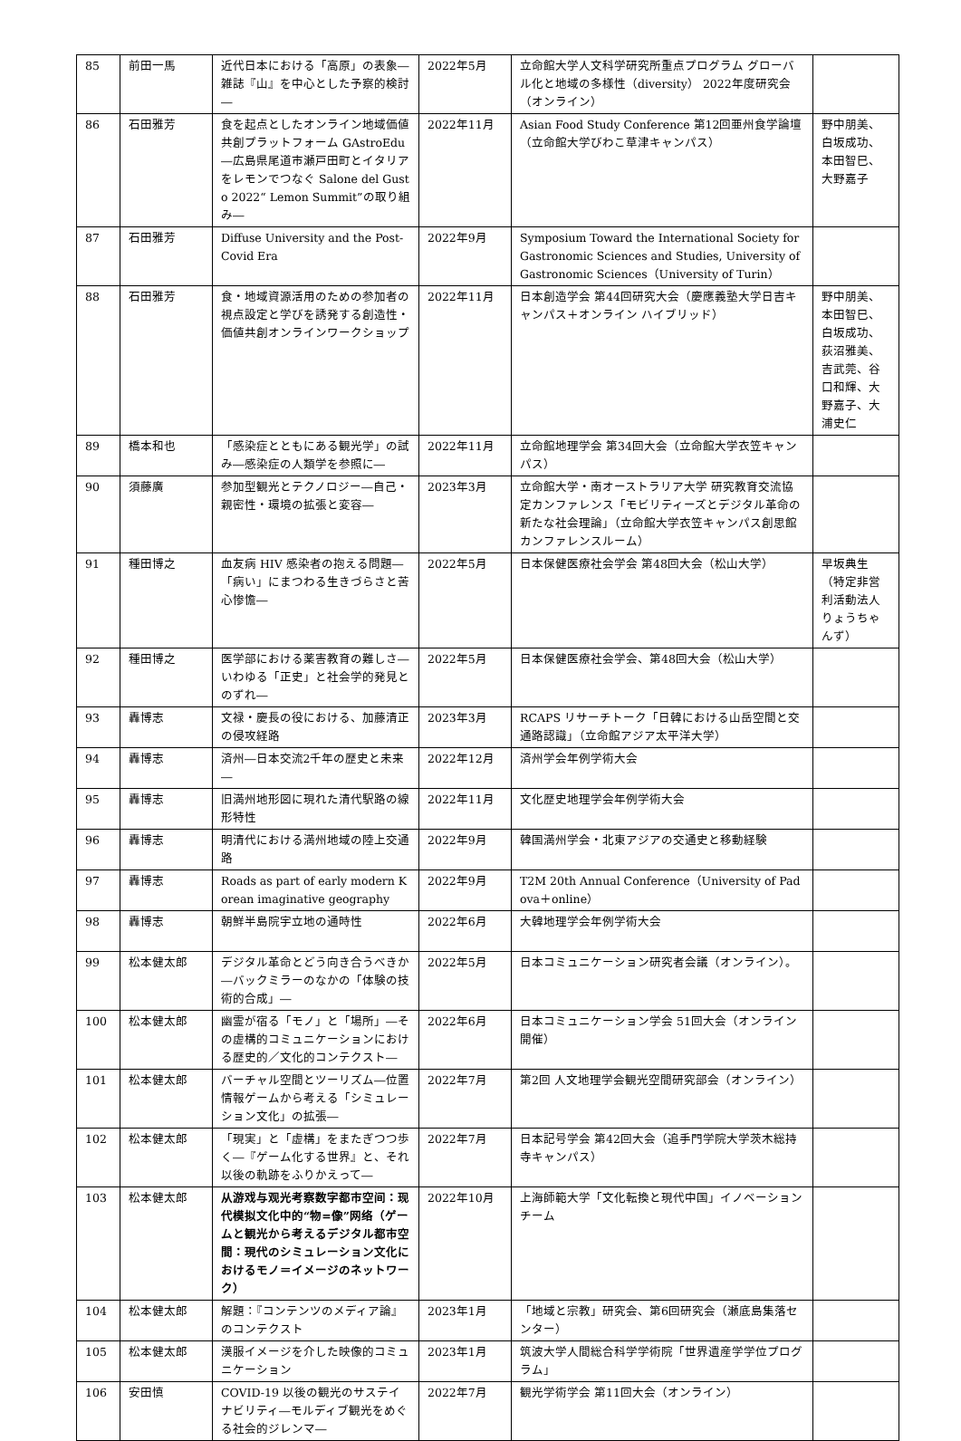| 85 | 前田一馬 | 近代日本における「高原」の表象―雑誌『山』を中心とした予察的検討― | 2022年5月 | 立命館大学人文科学研究所重点プログラム グローバル化と地域の多様性（diversity） 2022年度研究会（オンライン） | |
| 86 | 石田雅芳 | 食を起点としたオンライン地域価値共創プラットフォーム GAstroEdu―広島県尾道市瀬戸田町とイタリアをレモンでつなぐ Salone del Gusto 2022“ Lemon Summit”の取り組み― | 2022年11月 | Asian Food Study Conference 第12回亜州食学論壇（立命館大学びわこ草津キャンパス） | 野中朋美、白坂成功、本田智巳、大野嘉子 |
| 87 | 石田雅芳 | Diffuse University and the Post-Covid Era | 2022年9月 | Symposium Toward the International Society for Gastronomic Sciences and Studies, University of Gastronomic Sciences（University of Turin） | |
| 88 | 石田雅芳 | 食・地域資源活用のための参加者の視点設定と学びを誘発する創造性・価値共創オンラインワークショップ | 2022年11月 | 日本創造学会 第44回研究大会（慶應義塾大学日吉キャンパス＋オンライン ハイブリッド） | 野中朋美、本田智巳、白坂成功、荻沼雅美、吉武莞、谷口和輝、大野嘉子、大浦史仁 |
| 89 | 橋本和也 | 「感染症とともにある観光学」の試み―感染症の人類学を参照に― | 2022年11月 | 立命館地理学会 第34回大会（立命館大学衣笠キャンパス） | |
| 90 | 須藤廣 | 参加型観光とテクノロジー―自己・親密性・環境の拡張と変容― | 2023年3月 | 立命館大学・南オーストラリア大学 研究教育交流協定カンファレンス「モビリティーズとデジタル革命の新たな社会理論」（立命館大学衣笠キャンパス創思館カンファレンスルーム） | |
| 91 | 種田博之 | 血友病 HIV 感染者の抱える問題―「病い」にまつわる生きづらさと苦心惨憺― | 2022年5月 | 日本保健医療社会学会 第48回大会（松山大学） | 早坂典生（特定非営利活動法人りょうちゃんず） |
| 92 | 種田博之 | 医学部における薬害教育の難しさ―いわゆる「正史」と社会学的発見とのずれ― | 2022年5月 | 日本保健医療社会学会、第48回大会（松山大学） | |
| 93 | 轟博志 | 文禄・慶長の役における、加藤清正の侵攻経路 | 2023年3月 | RCAPS リサーチトーク「日韓における山岳空間と交通路認識」（立命館アジア太平洋大学） | |
| 94 | 轟博志 | 済州―日本交流2千年の歴史と未来― | 2022年12月 | 済州学会年例学術大会 | |
| 95 | 轟博志 | 旧満州地形図に現れた清代駅路の線形特性 | 2022年11月 | 文化歴史地理学会年例学術大会 | |
| 96 | 轟博志 | 明清代における満州地域の陸上交通路 | 2022年9月 | 韓国満州学会・北東アジアの交通史と移動経験 | |
| 97 | 轟博志 | Roads as part of early modern Korean imaginative geography | 2022年9月 | T2M 20th Annual Conference（University of Padova＋online） | |
| 98 | 轟博志 | 朝鮮半島院宇立地の通時性 | 2022年6月 | 大韓地理学会年例学術大会 | |
| 99 | 松本健太郎 | デジタル革命とどう向き合うべきか―バックミラーのなかの「体験の技術的合成」― | 2022年5月 | 日本コミュニケーション研究者会議（オンライン）。 | |
| 100 | 松本健太郎 | 幽霊が宿る「モノ」と「場所」―その虚構的コミュニケーションにおける歴史的／文化的コンテクスト― | 2022年6月 | 日本コミュニケーション学会 51回大会（オンライン開催） | |
| 101 | 松本健太郎 | バーチャル空間とツーリズム―位置情報ゲームから考える「シミュレーション文化」の拡張― | 2022年7月 | 第2回 人文地理学会観光空間研究部会（オンライン） | |
| 102 | 松本健太郎 | 「現実」と「虚構」をまたぎつつ歩く―『ゲーム化する世界』と、それ以後の軌跡をふりかえって― | 2022年7月 | 日本記号学会 第42回大会（追手門学院大学茨木総持寺キャンパス） | |
| 103 | 松本健太郎 | 从游戏与观光考察数字都市空间：现代模拟文化中的“物=像”网络（ゲームと観光から考えるデジタル都市空間：現代のシミュレーション文化におけるモノ＝イメージのネットワーク） | 2022年10月 | 上海師範大学「文化転換と現代中国」イノベーションチーム | |
| 104 | 松本健太郎 | 解題：『コンテンツのメディア論』のコンテクスト | 2023年1月 | 「地域と宗教」研究会、第6回研究会（瀬底島集落センター） | |
| 105 | 松本健太郎 | 漢服イメージを介した映像的コミュニケーション | 2023年1月 | 筑波大学人間総合科学学術院「世界遺産学学位プログラム」 | |
| 106 | 安田慎 | COVID-19 以後の観光のサステイナビリティ―モルディブ観光をめぐる社会的ジレンマ― | 2022年7月 | 観光学術学会 第11回大会（オンライン） | |